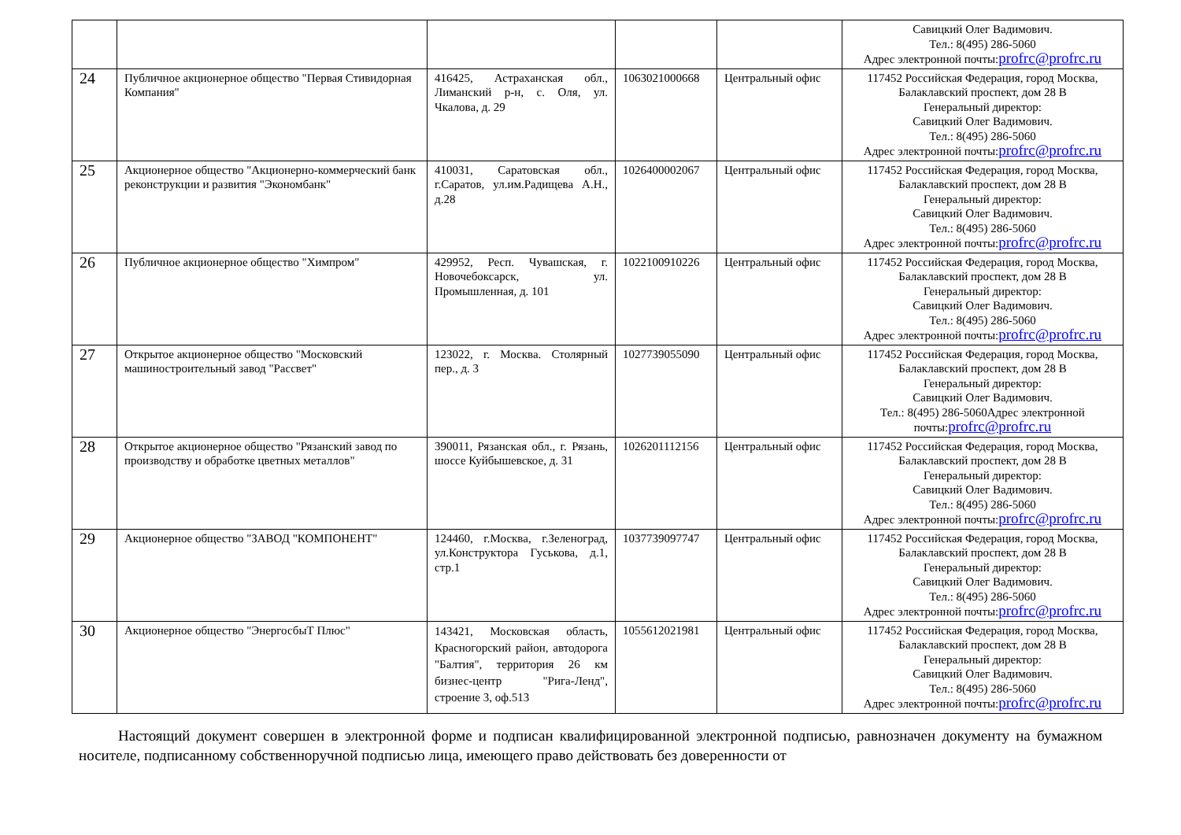| | | | | | Савицкий Олег Вадимович. Тел.: 8(495) 286-5060 Адрес электронной почты: profrc@profrc.ru |
| 24 | Публичное акционерное общество "Первая Стивидорная Компания" | 416425, Астраханская обл., Лиманский р-н, с. Оля, ул. Чкалова, д. 29 | 1063021000668 | Центральный офис | 117452 Российская Федерация, город Москва, Балаклавский проспект, дом 28 В Генеральный директор: Савицкий Олег Вадимович. Тел.: 8(495) 286-5060 Адрес электронной почты: profrc@profrc.ru |
| 25 | Акционерное общество "Акционерно-коммерческий банк реконструкции и развития "Экономбанк" | 410031, Саратовская обл., г.Саратов, ул.им.Радищева А.Н., д.28 | 1026400002067 | Центральный офис | 117452 Российская Федерация, город Москва, Балаклавский проспект, дом 28 В Генеральный директор: Савицкий Олег Вадимович. Тел.: 8(495) 286-5060 Адрес электронной почты: profrc@profrc.ru |
| 26 | Публичное акционерное общество "Химпром" | 429952, Респ. Чувашская, г. Новочебоксарск, ул. Промышленная, д. 101 | 1022100910226 | Центральный офис | 117452 Российская Федерация, город Москва, Балаклавский проспект, дом 28 В Генеральный директор: Савицкий Олег Вадимович. Тел.: 8(495) 286-5060 Адрес электронной почты: profrc@profrc.ru |
| 27 | Открытое акционерное общество "Московский машиностроительный завод "Рассвет" | 123022, г. Москва. Столярный пер., д. 3 | 1027739055090 | Центральный офис | 117452 Российская Федерация, город Москва, Балаклавский проспект, дом 28 В Генеральный директор: Савицкий Олег Вадимович. Тел.: 8(495) 286-5060Адрес электронной почты: profrc@profrc.ru |
| 28 | Открытое акционерное общество "Рязанский завод по производству и обработке цветных металлов" | 390011, Рязанская обл., г. Рязань, шоссе Куйбышевское, д. 31 | 1026201112156 | Центральный офис | 117452 Российская Федерация, город Москва, Балаклавский проспект, дом 28 В Генеральный директор: Савицкий Олег Вадимович. Тел.: 8(495) 286-5060 Адрес электронной почты: profrc@profrc.ru |
| 29 | Акционерное общество "ЗАВОД "КОМПОНЕНТ" | 124460, г.Москва, г.Зеленоград, ул.Конструктора Гуськова, д.1, стр.1 | 1037739097747 | Центральный офис | 117452 Российская Федерация, город Москва, Балаклавский проспект, дом 28 В Генеральный директор: Савицкий Олег Вадимович. Тел.: 8(495) 286-5060 Адрес электронной почты: profrc@profrc.ru |
| 30 | Акционерное общество "ЭнергосбыТ Плюс" | 143421, Московская область, Красногорский район, автодорога "Балтия", территория 26 км бизнес-центр "Рига-Ленд", строение 3, оф.513 | 1055612021981 | Центральный офис | 117452 Российская Федерация, город Москва, Балаклавский проспект, дом 28 В Генеральный директор: Савицкий Олег Вадимович. Тел.: 8(495) 286-5060 Адрес электронной почты: profrc@profrc.ru |
Настоящий документ совершен в электронной форме и подписан квалифицированной электронной подписью, равнозначен документу на бумажном носителе, подписанному собственноручной подписью лица, имеющего право действовать без доверенности от